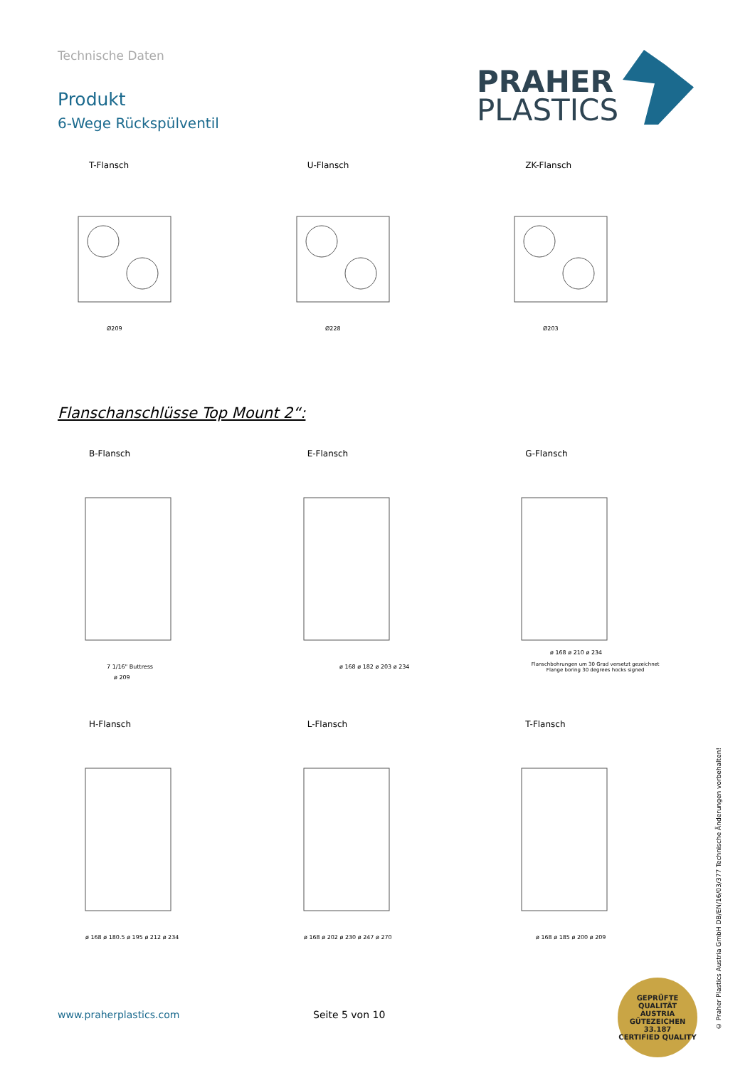Technische Daten
Produkt
6-Wege Rückspülventil
PRAHER
PLASTICS
T-Flansch
Ø209
U-Flansch
Ø228
ZK-Flansch
Ø203
Flanschanschlüsse Top Mount 2“:
B-Flansch
7 1/16" Buttress
ø 209
E-Flansch
ø 168 ø 182 ø 203 ø 234
G-Flansch
ø 168 ø 210 ø 234
Flanschbohrungen um 30 Grad versetzt gezeichnet
Flange boring 30 degrees hocks signed
H-Flansch
ø 168 ø 180.5 ø 195 ø 212 ø 234
L-Flansch
ø 168 ø 202 ø 230 ø 247 ø 270
T-Flansch
ø 168 ø 185 ø 200 ø 209
© Praher Plastics Austria GmbH DB/EN/16/03/377 Technische Änderungen vorbehalten!
www.praherplastics.com Seite 5 von 10
GEPRÜFTE QUALITÄT
AUSTRIA
GÜTEZEICHEN
33.187
CERTIFIED QUALITY